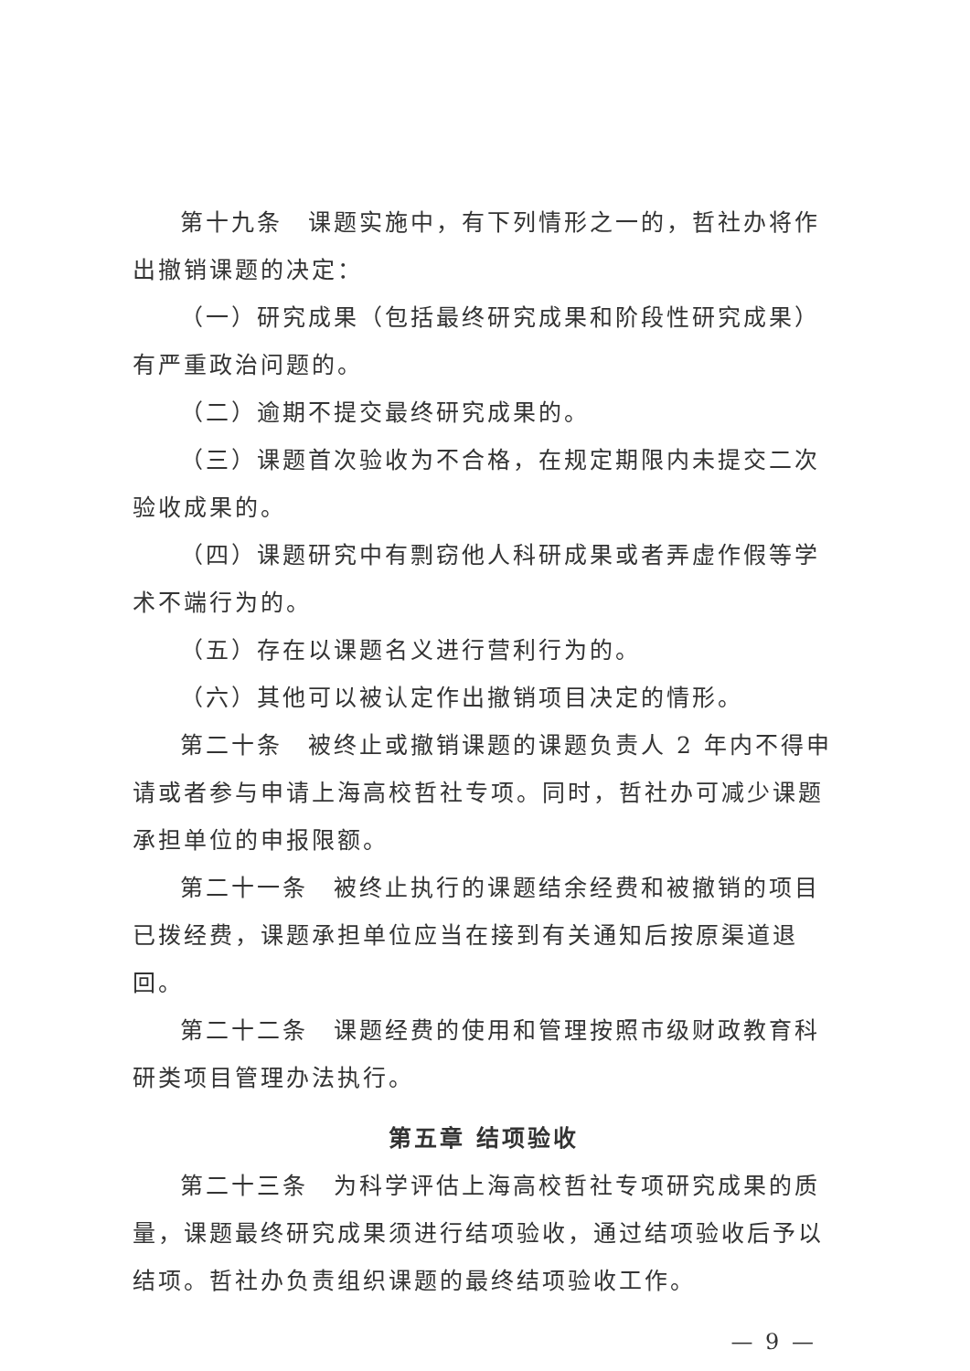第十九条　课题实施中，有下列情形之一的，哲社办将作出撤销课题的决定：
（一）研究成果（包括最终研究成果和阶段性研究成果）有严重政治问题的。
（二）逾期不提交最终研究成果的。
（三）课题首次验收为不合格，在规定期限内未提交二次验收成果的。
（四）课题研究中有剽窃他人科研成果或者弄虚作假等学术不端行为的。
（五）存在以课题名义进行营利行为的。
（六）其他可以被认定作出撤销项目决定的情形。
第二十条　被终止或撤销课题的课题负责人 2 年内不得申请或者参与申请上海高校哲社专项。同时，哲社办可减少课题承担单位的申报限额。
第二十一条　被终止执行的课题结余经费和被撤销的项目已拨经费，课题承担单位应当在接到有关通知后按原渠道退回。
第二十二条　课题经费的使用和管理按照市级财政教育科研类项目管理办法执行。
第五章 结项验收
第二十三条　为科学评估上海高校哲社专项研究成果的质量，课题最终研究成果须进行结项验收，通过结项验收后予以结项。哲社办负责组织课题的最终结项验收工作。
— 9 —